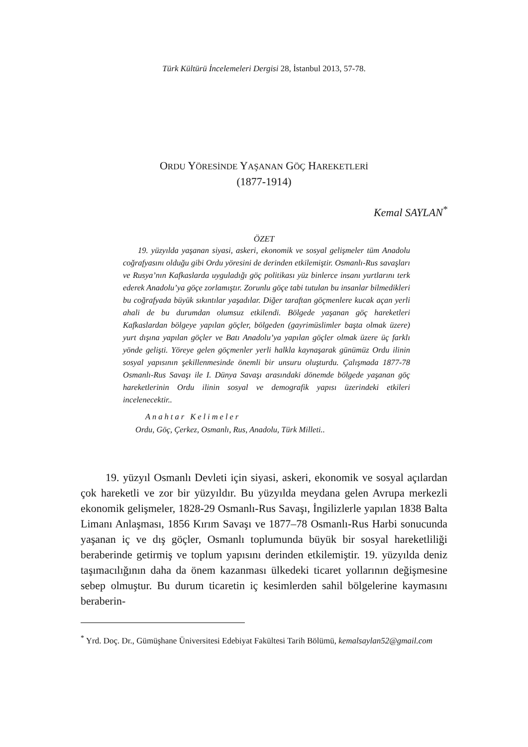Türk Kültürü İncelemeleri Dergisi 28, İstanbul 2013, 57-78.
ORDU YÖRESİNDE YAŞANAN GÖÇ HAREKETLERİ
(1877-1914)
Kemal SAYLAN<sup>*</sup>
ÖZET
19. yüzyılda yaşanan siyasi, askeri, ekonomik ve sosyal gelişmeler tüm Anadolu coğrafyasını olduğu gibi Ordu yöresini de derinden etkilemiştir. Osmanlı-Rus savaşları ve Rusya’nın Kafkaslarda uyguladığı göç politikası yüz binlerce insanı yurtlarını terk ederek Anadolu’ya göçe zorlamıştır. Zorunlu göçe tabi tutulan bu insanlar bilmedikleri bu coğrafyada büyük sıkıntılar yaşadılar. Diğer taraftan göçmenlere kucak açan yerli ahali de bu durumdan olumsuz etkilendi. Bölgede yaşanan göç hareketleri Kafkaslardan bölgeye yapılan göçler, bölgeden (gayrimüslimler başta olmak üzere) yurt dışına yapılan göçler ve Batı Anadolu’ya yapılan göçler olmak üzere üç farklı yönde gelişti. Yöreye gelen göçmenler yerli halkla kaynaşarak günümüz Ordu ilinin sosyal yapısının şekillenmesinde önemli bir unsuru oluşturdu. Çalışmada 1877-78 Osmanlı-Rus Savaşı ile I. Dünya Savaşı arasındaki dönemde bölgede yaşanan göç hareketlerinin Ordu ilinin sosyal ve demografik yapısı üzerindeki etkileri incelenecektir..
Anahtar Kelimeler
Ordu, Göç, Çerkez, Osmanlı, Rus, Anadolu, Türk Milleti..
19. yüzyıl Osmanlı Devleti için siyasi, askeri, ekonomik ve sosyal açılardan çok hareketli ve zor bir yüzyıldır. Bu yüzyılda meydana gelen Avrupa merkezli ekonomik gelişmeler, 1828-29 Osmanlı-Rus Savaşı, İngilizlerle yapılan 1838 Balta Limanı Anlaşması, 1856 Kırım Savaşı ve 1877–78 Osmanlı-Rus Harbi sonucunda yaşanan iç ve dış göçler, Osmanlı toplumunda büyük bir sosyal hareketliliği beraberinde getirmiş ve toplum yapısını derinden etkilemiştir. 19. yüzyılda deniz taşımacılığının daha da önem kazanması ülkedeki ticaret yollarının değişmesine sebep olmuştur. Bu durum ticaretin iç kesimlerden sahil bölgelerine kaymasını beraberin-
<sup>*</sup> Yrd. Doç. Dr., Gümüşhane Üniversitesi Edebiyat Fakültesi Tarih Bölümü, kemalsaylan52@gmail.com